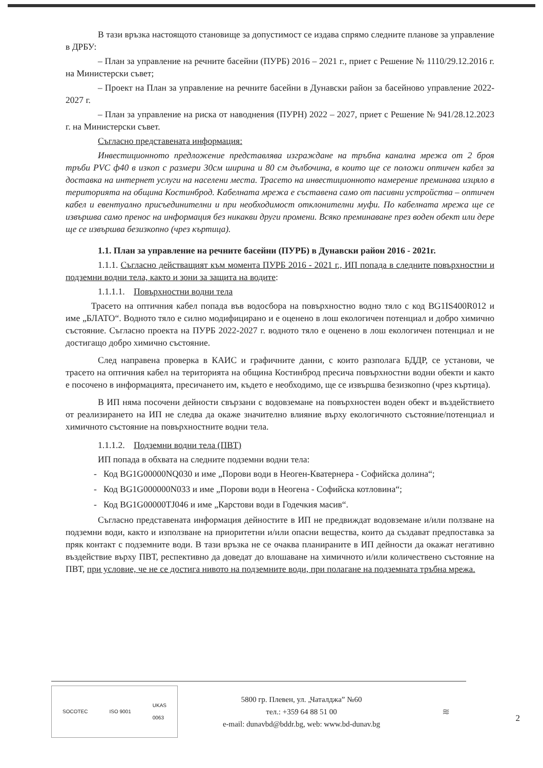В тази връзка настоящото становище за допустимост се издава спрямо следните планове за управление в ДРБУ:
– План за управление на речните басейни (ПУРБ) 2016 – 2021 г., приет с Решение № 1110/29.12.2016 г. на Министерски съвет;
– Проект на План за управление на речните басейни в Дунавски район за басейново управление 2022-2027 г.
– План за управление на риска от наводнения (ПУРН) 2022 – 2027, приет с Решение № 941/28.12.2023 г. на Министерски съвет.
Съгласно представената информация:
Инвестиционното предложение представлява изграждане на тръбна канална мрежа от 2 броя тръби PVC ф40 в изкоп с размери 30см ширина и 80 см дълбочина, в които ще се положи оптичен кабел за доставка на интернет услуги на населени места. Трасето на инвестиционното намерение преминава изцяло в територията на община Костинброд. Кабелната мрежа е съставена само от пасивни устройства – оптичен кабел и евентуално присъединителни и при необходимост отклонителни муфи. По кабелната мрежа ще се извършва само пренос на информация без никакви други промени. Всяко преминаване през воден обект или дере ще се извършва безизкопно (чрез къртица).
1.1. План за управление на речните басейни (ПУРБ) в Дунавски район 2016 - 2021г.
1.1.1. Съгласно действащият към момента ПУРБ 2016 - 2021 г., ИП попада в следните повърхностни и подземни водни тела, както и зони за защита на водите:
1.1.1.1. Повърхностни водни тела
Трасето на оптичния кабел попада във водосбора на повърхностно водно тяло с код BG1IS400R012 и име „БЛАТО“. Водното тяло е силно модифицирано и е оценено в лош екологичен потенциал и добро химично състояние. Съгласно проекта на ПУРБ 2022-2027 г. водното тяло е оценено в лош екологичен потенциал и не достигащо добро химично състояние.
След направена проверка в КАИС и графичните данни, с които разполага БДДР, се установи, че трасето на оптичния кабел на територията на община Костинброд пресича повърхностни водни обекти и както е посочено в информацията, пресичането им, където е необходимо, ще се извършва безизкопно (чрез къртица).
В ИП няма посочени дейности свързани с водовземане на повърхностен воден обект и въздействието от реализирането на ИП не следва да окаже значително влияние върху екологичното състояние/потенциал и химичното състояние на повърхностните водни тела.
1.1.1.2. Подземни водни тела (ПВТ)
ИП попада в обхвата на следните подземни водни тела:
- Код BG1G00000NQ030 и име „Порови води в Неоген-Кватернера - Софийска долина“;
- Код BG1G000000N033 и име „Порови води в Неогена - Софийска котловина“;
- Код BG1G00000TJ046 и име „Карстови води в Годечкия масив“.
Съгласно представената информация дейностите в ИП не предвиждат водовземане и/или ползване на подземни води, както и използване на приоритетни и/или опасни вещества, които да създават предпоставка за пряк контакт с подземните води. В тази връзка не се очаква планираните в ИП дейности да окажат негативно въздействие върху ПВТ, респективно да доведат до влошаване на химичното и/или количествено състояние на ПВТ, при условие, че не се достига нивото на подземните води, при полагане на подземната тръбна мрежа.
SOCOTEC ISO 9001 UKAS
0063
5800 гр. Плевен, ул. „Чаталджа” №60
тел.: +359 64 88 51 00
e-mail: dunavbd@bddr.bg, web: www.bd-dunav.bg
≋
2